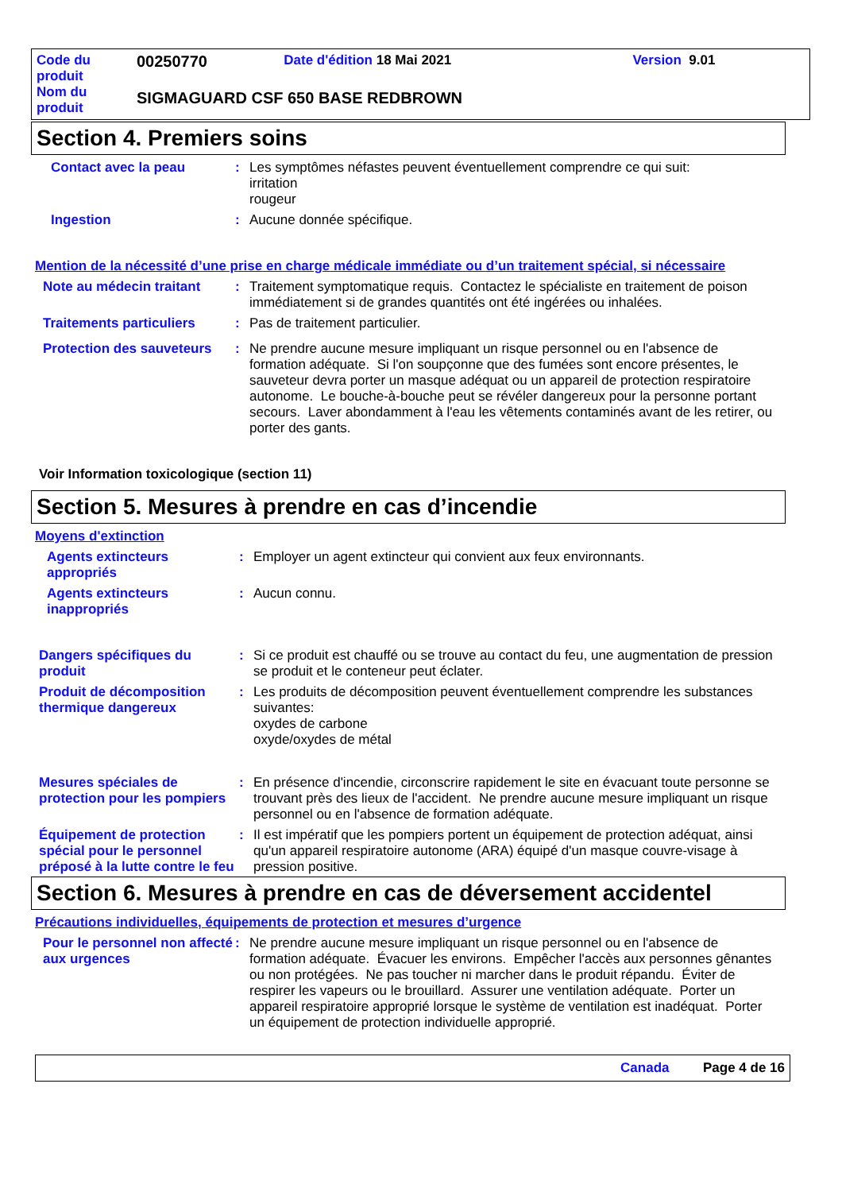| Code du produit | 00250770 | Date d'édition 18 Mai 2021 | Version 9.01 |
| Nom du produit | SIGMAGUARD CSF 650 BASE REDBROWN | | |
Section 4. Premiers soins
Contact avec la peau : Les symptômes néfastes peuvent éventuellement comprendre ce qui suit:
irritation
rougeur
Ingestion : Aucune donnée spécifique.
Mention de la nécessité d’une prise en charge médicale immédiate ou d’un traitement spécial, si nécessaire
Note au médecin traitant
: Traitement symptomatique requis. Contactez le spécialiste en traitement de poison immédiatement si de grandes quantités ont été ingérées ou inhalées.
Traitements particuliers
: Pas de traitement particulier.
Protection des sauveteurs
: Ne prendre aucune mesure impliquant un risque personnel ou en l'absence de formation adéquate. Si l'on soupçonne que des fumées sont encore présentes, le sauveteur devra porter un masque adéquat ou un appareil de protection respiratoire autonome. Le bouche-à-bouche peut se révéler dangereux pour la personne portant secours. Laver abondamment à l'eau les vêtements contaminés avant de les retirer, ou porter des gants.
Voir Information toxicologique (section 11)
Section 5. Mesures à prendre en cas d’incendie
Moyens d'extinction
Agents extincteurs appropriés
: Employer un agent extincteur qui convient aux feux environnants.
Agents extincteurs inappropriés
: Aucun connu.
Dangers spécifiques du produit
: Si ce produit est chauffé ou se trouve au contact du feu, une augmentation de pression se produit et le conteneur peut éclater.
Produit de décomposition thermique dangereux
: Les produits de décomposition peuvent éventuellement comprendre les substances suivantes:
oxydes de carbone
oxyde/oxydes de métal
Mesures spéciales de protection pour les pompiers
: En présence d'incendie, circonscrire rapidement le site en évacuant toute personne se trouvant près des lieux de l'accident. Ne prendre aucune mesure impliquant un risque personnel ou en l'absence de formation adéquate.
Équipement de protection spécial pour le personnel préposé à la lutte contre le feu
: Il est impératif que les pompiers portent un équipement de protection adéquat, ainsi qu'un appareil respiratoire autonome (ARA) équipé d'un masque couvre-visage à pression positive.
Section 6. Mesures à prendre en cas de déversement accidentel
Précautions individuelles, équipements de protection et mesures d’urgence
Pour le personnel non affecté aux urgences
: Ne prendre aucune mesure impliquant un risque personnel ou en l'absence de formation adéquate. Évacuer les environs. Empêcher l'accès aux personnes gênantes ou non protégées. Ne pas toucher ni marcher dans le produit répandu. Éviter de respirer les vapeurs ou le brouillard. Assurer une ventilation adéquate. Porter un appareil respiratoire approprié lorsque le système de ventilation est inadéquat. Porter un équipement de protection individuelle approprié.
Canada Page 4 de 16